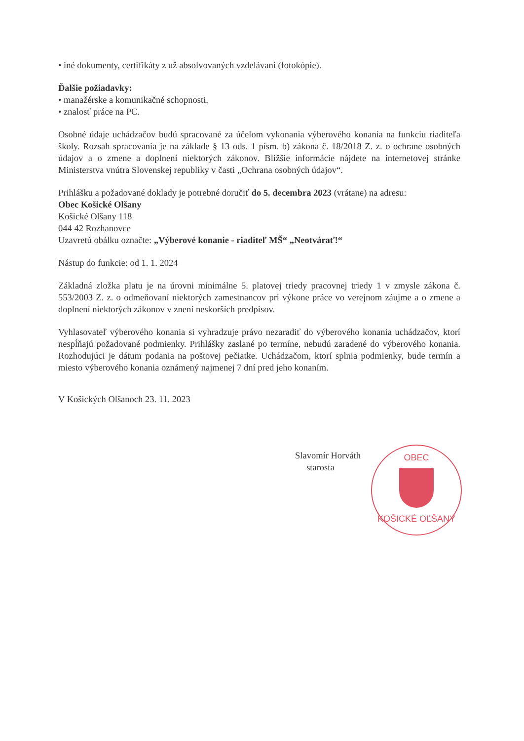• iné dokumenty, certifikáty z už absolvovaných vzdelávaní (fotokópie).
Ďalšie požiadavky:
• manažérske a komunikačné schopnosti,
• znalosť práce na PC.
Osobné údaje uchádzačov budú spracované za účelom vykonania výberového konania na funkciu riaditeľa školy. Rozsah spracovania je na základe § 13 ods. 1 písm. b) zákona č. 18/2018 Z. z. o ochrane osobných údajov a o zmene a doplnení niektorých zákonov. Bližšie informácie nájdete na internetovej stránke Ministerstva vnútra Slovenskej republiky v časti „Ochrana osobných údajov“.
Prihlášku a požadované doklady je potrebné doručiť do 5. decembra 2023 (vrátane) na adresu:
Obec Košické Olšany
Košické Olšany 118
044 42 Rozhanovce
Uzavretú obálku označte: „Výberové konanie - riaditeľ MŠ“ „Neotvárať!“
Nástup do funkcie: od 1. 1. 2024
Základná zložka platu je na úrovni minimálne 5. platovej triedy pracovnej triedy 1 v zmysle zákona č. 553/2003 Z. z. o odmeňovaní niektorých zamestnancov pri výkone práce vo verejnom záujme a o zmene a doplnení niektorých zákonov v znení neskorších predpisov.
Vyhlasovateľ výberového konania si vyhradzuje právo nezaradiť do výberového konania uchádzačov, ktorí nespĺňajú požadované podmienky. Prihlášky zaslané po termíne, nebudú zaradené do výberového konania. Rozhodujúci je dátum podania na poštovej pečiatke. Uchádzačom, ktorí splnia podmienky, bude termín a miesto výberového konania oznámený najmenej 7 dní pred jeho konaním.
V Košických Olšanoch 23. 11. 2023
Slavomír Horváth
starosta
OBEC
KOŠICKÉ OĽŠANY